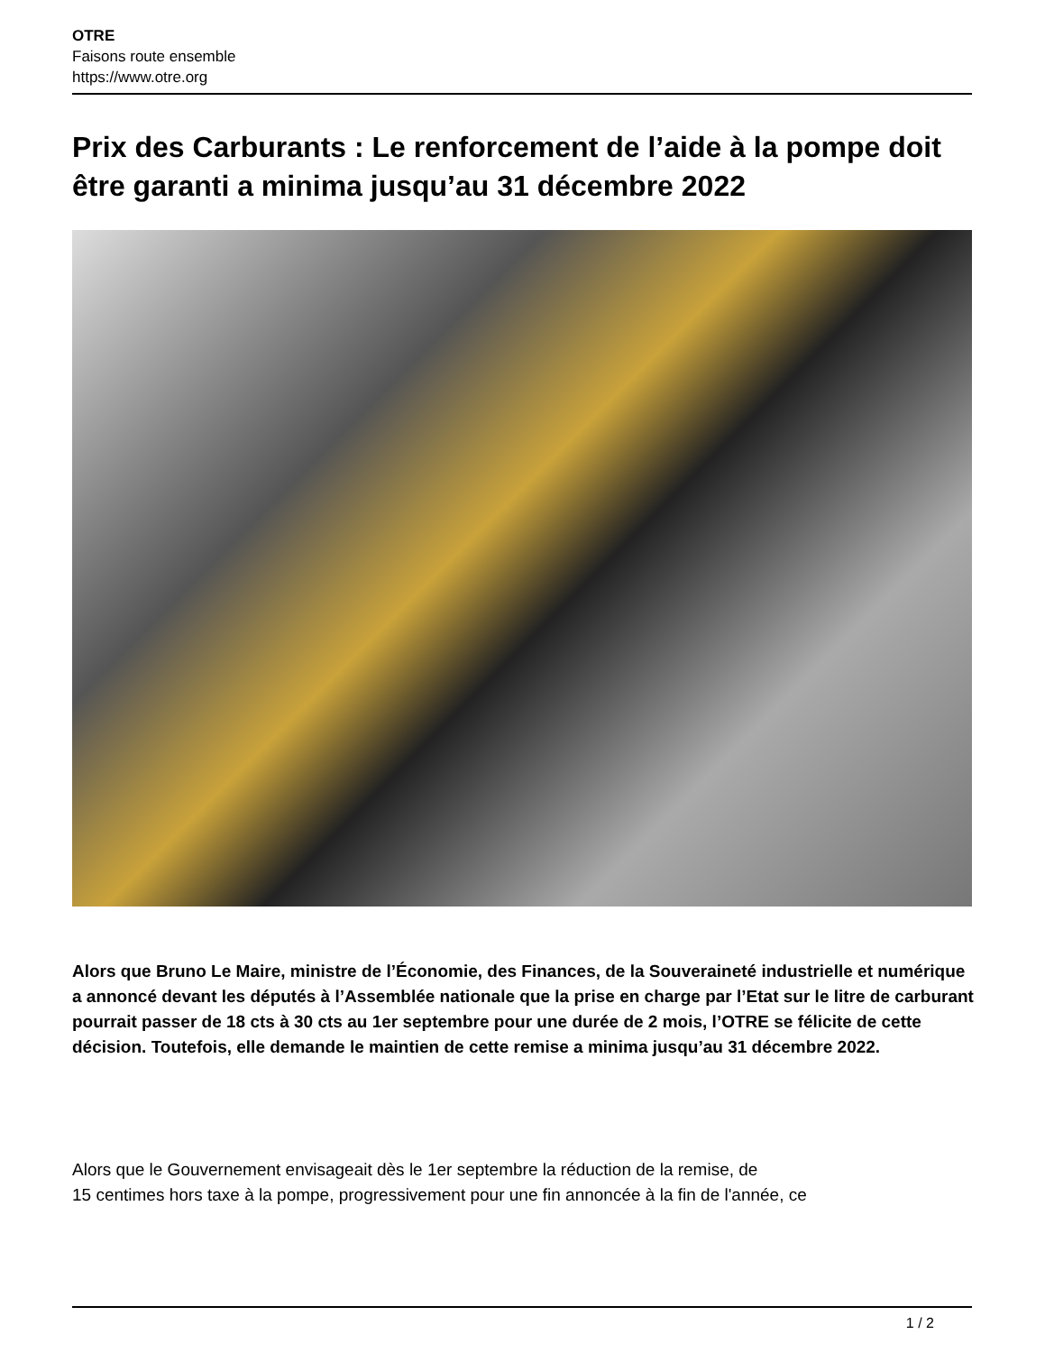OTRE
Faisons route ensemble
https://www.otre.org
Prix des Carburants : Le renforcement de l’aide à la pompe doit être garanti a minima jusqu’au 31 décembre 2022
Alors que Bruno Le Maire, ministre de l’Économie, des Finances, de la Souveraineté industrielle et numérique a annoncé devant les députés à l’Assemblée nationale que la prise en charge par l’Etat sur le litre de carburant pourrait passer de 18 cts à 30 cts au 1er septembre pour une durée de 2 mois, l’OTRE se félicite de cette décision. Toutefois, elle demande le maintien de cette remise a minima jusqu’au 31 décembre 2022.
Alors que le Gouvernement envisageait dès le 1er septembre la réduction de la remise, de
15 centimes hors taxe à la pompe, progressivement pour une fin annoncée à la fin de l'année, ce
1 / 2